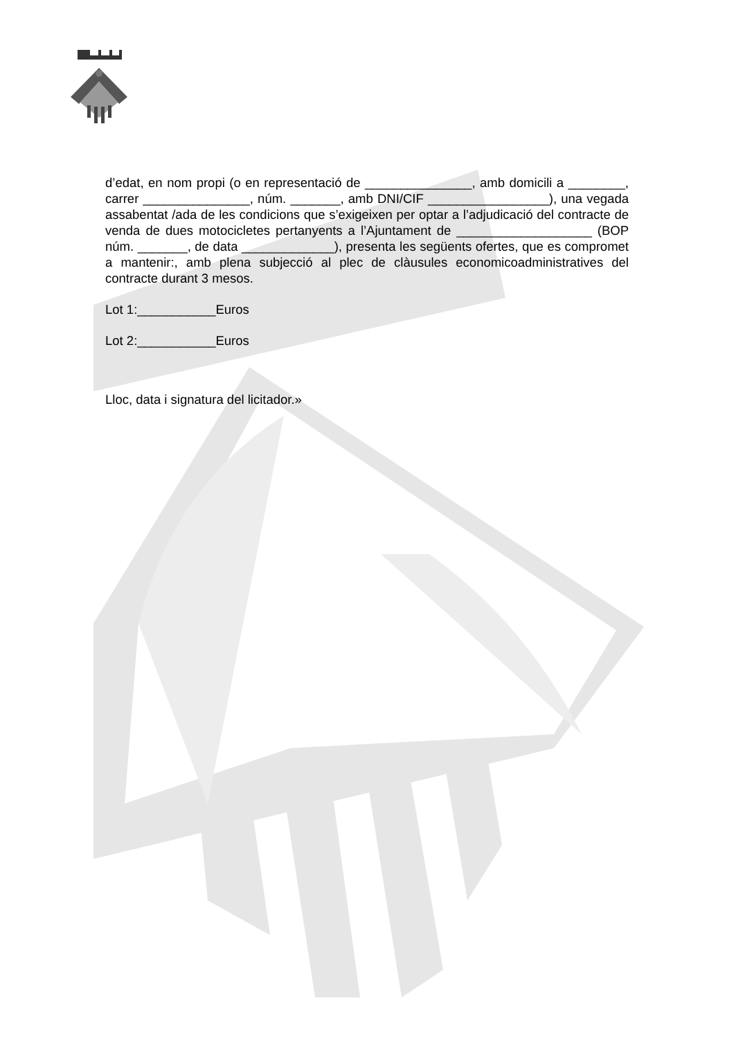d’edat, en nom propi (o en representació de _______________, amb domicili a ________, carrer _______________, núm. _______, amb DNI/CIF _________________), una vegada assabentat /ada de les condicions que s’exigeixen per optar a l’adjudicació del contracte de venda de dues motocicletes pertanyents a l’Ajuntament de ___________________ (BOP núm. _______, de data _____________), presenta les següents ofertes, que es compromet a mantenir:, amb plena subjecció al plec de clàusules economicoadministratives del contracte durant 3 mesos.
Lot 1:___________Euros
Lot 2:___________Euros
Lloc, data i signatura del licitador.»